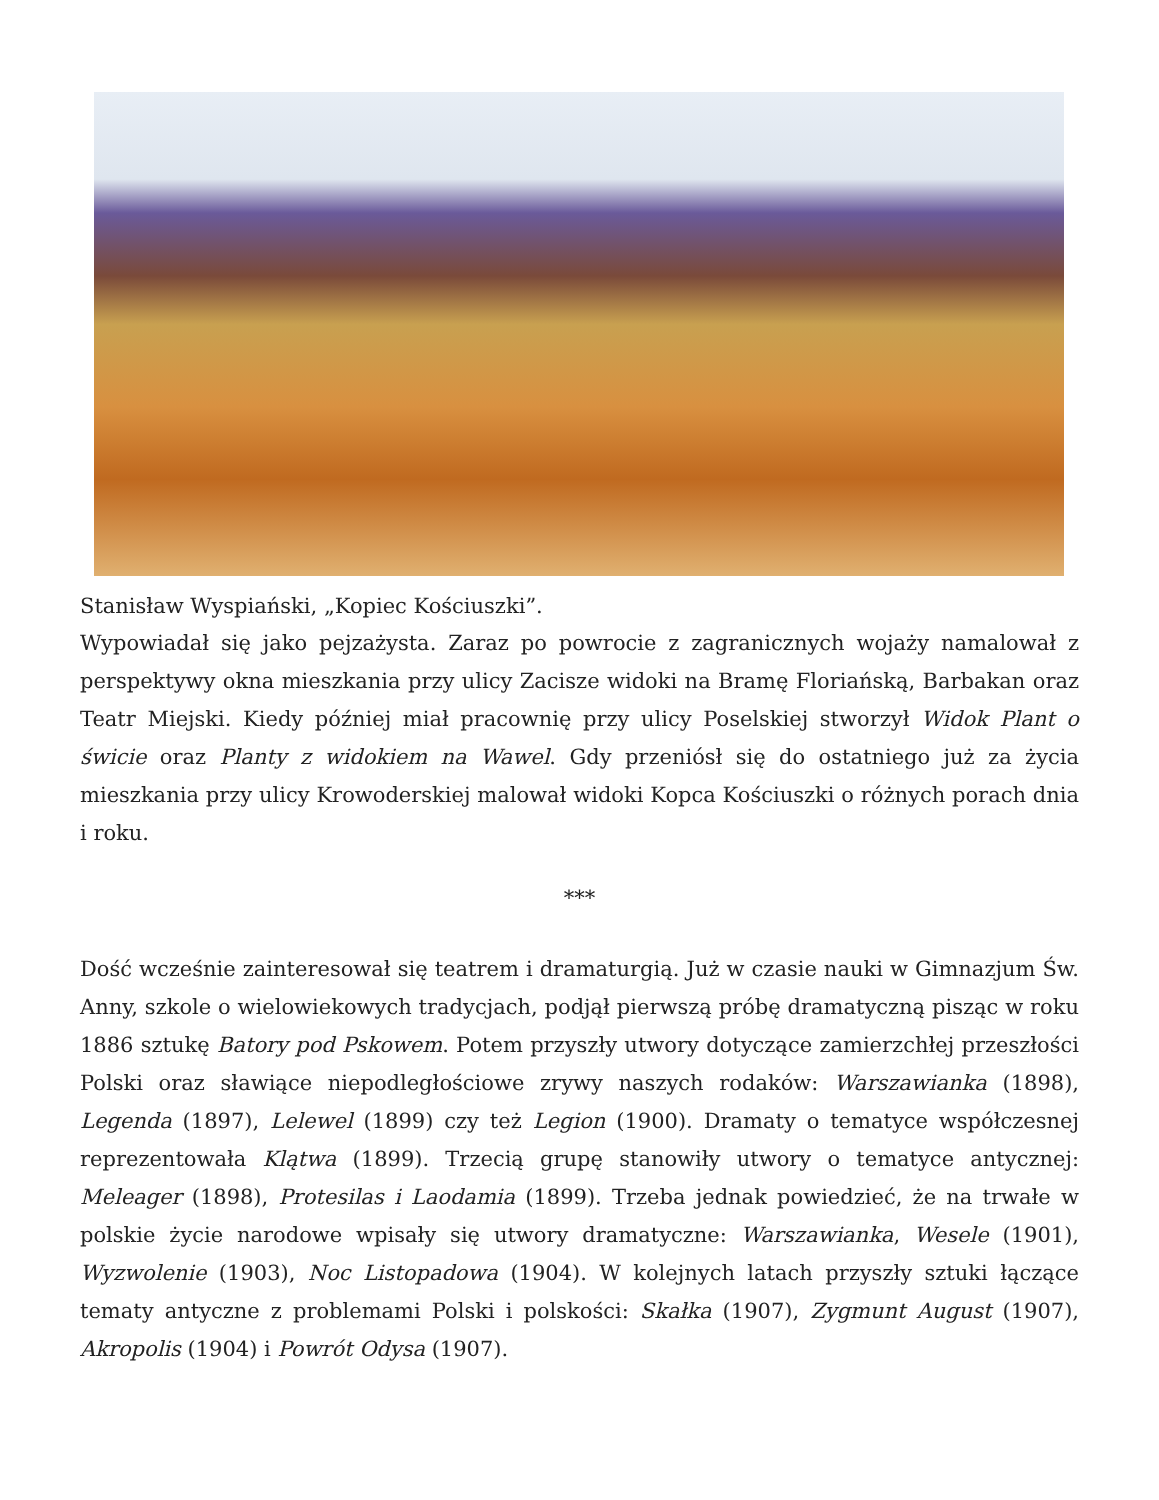Stanisław Wyspiański, „Kopiec Kościuszki”.
Wypowiadał się jako pejzażysta. Zaraz po powrocie z zagranicznych wojaży namalował z perspektywy okna mieszkania przy ulicy Zacisze widoki na Bramę Floriańską, Barbakan oraz Teatr Miejski. Kiedy później miał pracownię przy ulicy Poselskiej stworzył Widok Plant o świcie oraz Planty z widokiem na Wawel. Gdy przeniósł się do ostatniego już za życia mieszkania przy ulicy Krowoderskiej malował widoki Kopca Kościuszki o różnych porach dnia i roku.
***
Dość wcześnie zainteresował się teatrem i dramaturgią. Już w czasie nauki w Gimnazjum Św. Anny, szkole o wielowiekowych tradycjach, podjął pierwszą próbę dramatyczną pisząc w roku 1886 sztukę Batory pod Pskowem. Potem przyszły utwory dotyczące zamierzchłej przeszłości Polski oraz sławiące niepodległościowe zrywy naszych rodaków: Warszawianka (1898), Legenda (1897), Lelewel (1899) czy też Legion (1900). Dramaty o tematyce współczesnej reprezentowała Klątwa (1899). Trzecią grupę stanowiły utwory o tematyce antycznej: Meleager (1898), Protesilas i Laodamia (1899). Trzeba jednak powiedzieć, że na trwałe w polskie życie narodowe wpisały się utwory dramatyczne: Warszawianka, Wesele (1901), Wyzwolenie (1903), Noc Listopadowa (1904). W kolejnych latach przyszły sztuki łączące tematy antyczne z problemami Polski i polskości: Skałka (1907), Zygmunt August (1907), Akropolis (1904) i Powrót Odysa (1907).